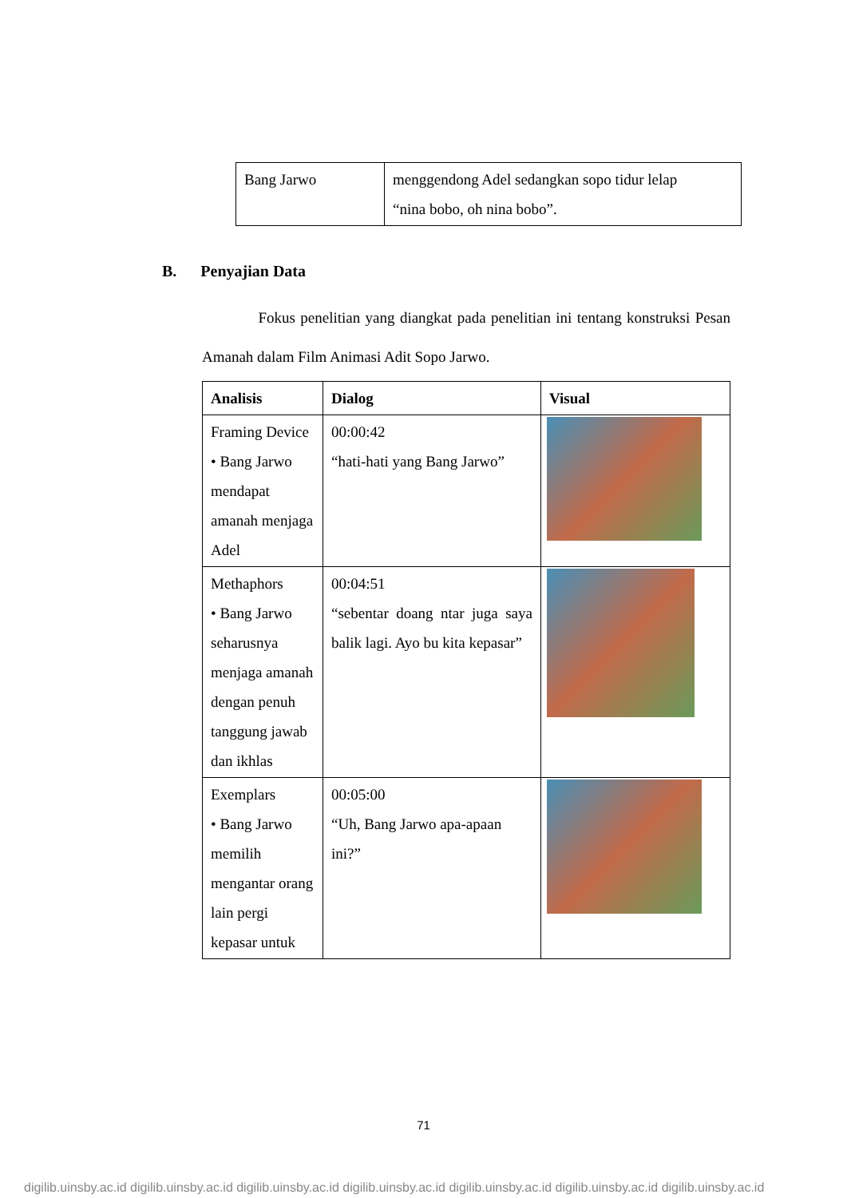| Bang Jarwo | menggendong Adel sedangkan sopo tidur lelap “nina bobo, oh nina bobo”. |
B. Penyajian Data
Fokus penelitian yang diangkat pada penelitian ini tentang konstruksi Pesan Amanah dalam Film Animasi Adit Sopo Jarwo.
| Analisis | Dialog | Visual |
| --- | --- | --- |
| Framing Device • Bang Jarwo mendapat amanah menjaga Adel | 00:00:42 “hati-hati yang Bang Jarwo” | |
| Methaphors • Bang Jarwo seharusnya menjaga amanah dengan penuh tanggung jawab dan ikhlas | 00:04:51 “sebentar doang ntar juga saya balik lagi. Ayo bu kita kepasar” | |
| Exemplars • Bang Jarwo memilih mengantar orang lain pergi kepasar untuk | 00:05:00 “Uh, Bang Jarwo apa-apaan ini?” | |
71
digilib.uinsby.ac.id digilib.uinsby.ac.id digilib.uinsby.ac.id digilib.uinsby.ac.id digilib.uinsby.ac.id digilib.uinsby.ac.id digilib.uinsby.ac.id